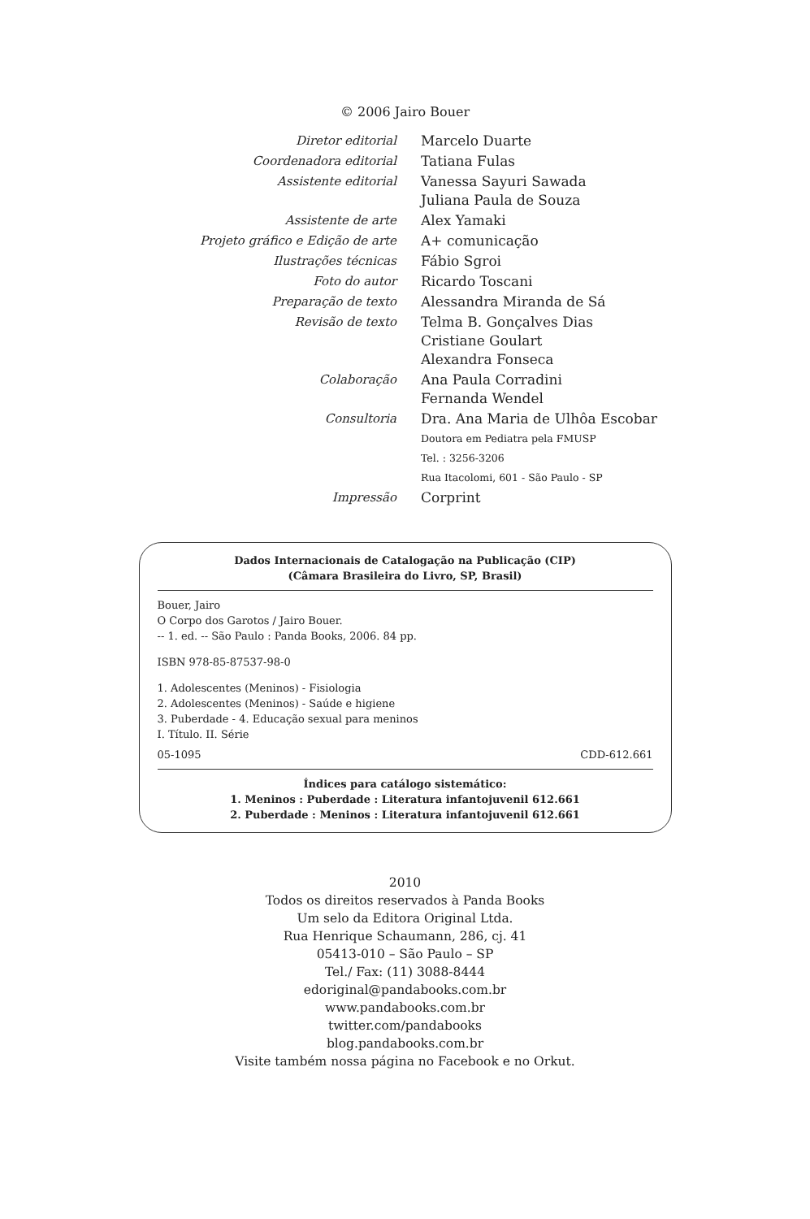© 2006 Jairo Bouer
| Diretor editorial | Marcelo Duarte |
| Coordenadora editorial | Tatiana Fulas |
| Assistente editorial | Vanessa Sayuri Sawada Juliana Paula de Souza |
| Assistente de arte | Alex Yamaki |
| Projeto gráfico e Edição de arte | A+ comunicação |
| Ilustrações técnicas | Fábio Sgroi |
| Foto do autor | Ricardo Toscani |
| Preparação de texto | Alessandra Miranda de Sá |
| Revisão de texto | Telma B. Gonçalves Dias Cristiane Goulart Alexandra Fonseca |
| Colaboração | Ana Paula Corradini Fernanda Wendel |
| Consultoria | Dra. Ana Maria de Ulhôa Escobar Doutora em Pediatra pela FMUSP Tel. : 3256-3206 Rua Itacolomi, 601 - São Paulo - SP |
| Impressão | Corprint |
Dados Internacionais de Catalogação na Publicação (CIP)
(Câmara Brasileira do Livro, SP, Brasil)
Bouer, Jairo
O Corpo dos Garotos / Jairo Bouer.
-- 1. ed. -- São Paulo : Panda Books, 2006. 84 pp.
ISBN 978-85-87537-98-0
1. Adolescentes (Meninos) - Fisiologia
2. Adolescentes (Meninos) - Saúde e higiene
3. Puberdade - 4. Educação sexual para meninos
I. Título. II. Série
05-1095 CDD-612.661
Índices para catálogo sistemático:
1. Meninos : Puberdade : Literatura infantojuvenil 612.661
2. Puberdade : Meninos : Literatura infantojuvenil 612.661
2010
Todos os direitos reservados à Panda Books
Um selo da Editora Original Ltda.
Rua Henrique Schaumann, 286, cj. 41
05413-010 – São Paulo – SP
Tel./ Fax: (11) 3088-8444
edoriginal@pandabooks.com.br
www.pandabooks.com.br
twitter.com/pandabooks
blog.pandabooks.com.br
Visite também nossa página no Facebook e no Orkut.